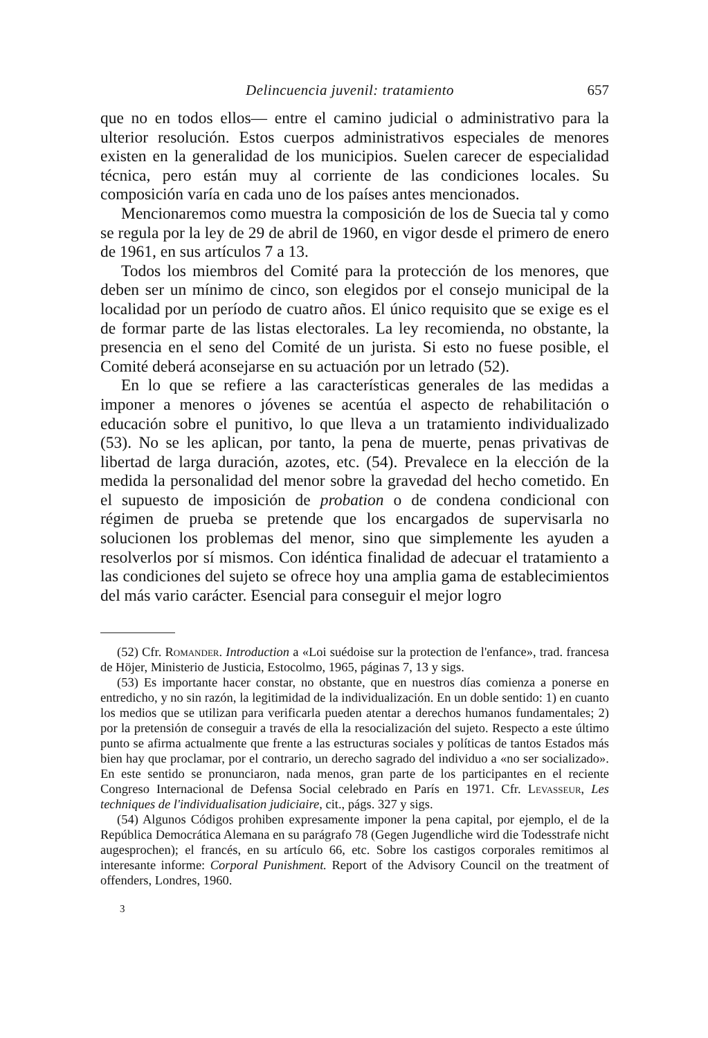Delincuencia juvenil: tratamiento 657
que no en todos ellos— entre el camino judicial o administrativo para la ulterior resolución. Estos cuerpos administrativos especiales de menores existen en la generalidad de los municipios. Suelen carecer de especialidad técnica, pero están muy al corriente de las condiciones locales. Su composición varía en cada uno de los países antes mencionados.
Mencionaremos como muestra la composición de los de Suecia tal y como se regula por la ley de 29 de abril de 1960, en vigor desde el primero de enero de 1961, en sus artículos 7 a 13.
Todos los miembros del Comité para la protección de los menores, que deben ser un mínimo de cinco, son elegidos por el consejo municipal de la localidad por un período de cuatro años. El único requisito que se exige es el de formar parte de las listas electorales. La ley recomienda, no obstante, la presencia en el seno del Comité de un jurista. Si esto no fuese posible, el Comité deberá aconsejarse en su actuación por un letrado (52).
En lo que se refiere a las características generales de las medidas a imponer a menores o jóvenes se acentúa el aspecto de rehabilitación o educación sobre el punitivo, lo que lleva a un tratamiento individualizado (53). No se les aplican, por tanto, la pena de muerte, penas privativas de libertad de larga duración, azotes, etc. (54). Prevalece en la elección de la medida la personalidad del menor sobre la gravedad del hecho cometido. En el supuesto de imposición de probation o de condena condicional con régimen de prueba se pretende que los encargados de supervisarla no solucionen los problemas del menor, sino que simplemente les ayuden a resolverlos por sí mismos. Con idéntica finalidad de adecuar el tratamiento a las condiciones del sujeto se ofrece hoy una amplia gama de establecimientos del más vario carácter. Esencial para conseguir el mejor logro
(52) Cfr. Romander. Introduction a «Loi suédoise sur la protection de l'enfance», trad. francesa de Höjer, Ministerio de Justicia, Estocolmo, 1965, páginas 7, 13 y sigs.
(53) Es importante hacer constar, no obstante, que en nuestros días comienza a ponerse en entredicho, y no sin razón, la legitimidad de la individualización. En un doble sentido: 1) en cuanto los medios que se utilizan para verificarla pueden atentar a derechos humanos fundamentales; 2) por la pretensión de conseguir a través de ella la resocialización del sujeto. Respecto a este último punto se afirma actualmente que frente a las estructuras sociales y políticas de tantos Estados más bien hay que proclamar, por el contrario, un derecho sagrado del individuo a «no ser socializado». En este sentido se pronunciaron, nada menos, gran parte de los participantes en el reciente Congreso Internacional de Defensa Social celebrado en París en 1971. Cfr. Levasseur, Les techniques de l'individualisation judiciaire, cit., págs. 327 y sigs.
(54) Algunos Códigos prohiben expresamente imponer la pena capital, por ejemplo, el de la República Democrática Alemana en su parágrafo 78 (Gegen Jugendliche wird die Todesstrafe nicht augesprochen); el francés, en su artículo 66, etc. Sobre los castigos corporales remitimos al interesante informe: Corporal Punishment. Report of the Advisory Council on the treatment of offenders, Londres, 1960.
3